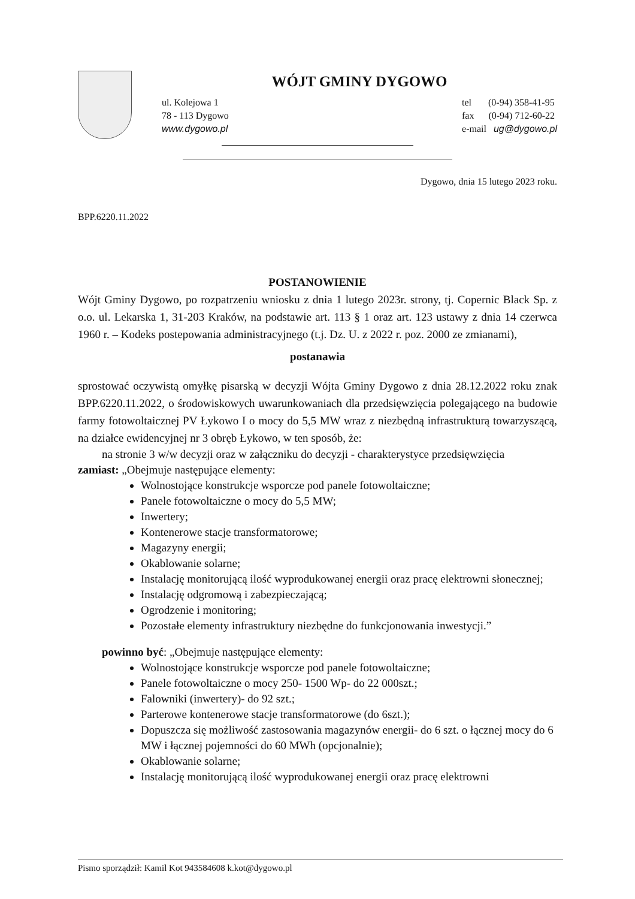WÓJT GMINY DYGOWO
ul. Kolejowa 1
78 - 113 Dygowo
www.dygowo.pl
tel (0-94) 358-41-95
fax (0-94) 712-60-22
e-mail ug@dygowo.pl
Dygowo, dnia 15 lutego 2023 roku.
BPP.6220.11.2022
POSTANOWIENIE
Wójt Gminy Dygowo, po rozpatrzeniu wniosku z dnia 1 lutego 2023r. strony, tj. Copernic Black Sp. z o.o. ul. Lekarska 1, 31-203 Kraków, na podstawie art. 113 § 1 oraz art. 123 ustawy z dnia 14 czerwca 1960 r. – Kodeks postepowania administracyjnego (t.j. Dz. U. z 2022 r. poz. 2000 ze zmianami),
postanawia
sprostować oczywistą omyłkę pisarską w decyzji Wójta Gminy Dygowo z dnia 28.12.2022 roku znak BPP.6220.11.2022, o środowiskowych uwarunkowaniach dla przedsięwzięcia polegającego na budowie farmy fotowoltaicznej PV Łykowo I o mocy do 5,5 MW wraz z niezbędną infrastrukturą towarzyszącą, na działce ewidencyjnej nr 3 obręb Łykowo, w ten sposób, że:
na stronie 3 w/w decyzji oraz w załączniku do decyzji - charakterystyce przedsięwzięcia
zamiast: „Obejmuje następujące elementy:
Wolnostojące konstrukcje wsporcze pod panele fotowoltaiczne;
Panele fotowoltaiczne o mocy do 5,5 MW;
Inwertery;
Kontenerowe stacje transformatorowe;
Magazyny energii;
Okablowanie solarne;
Instalację monitorującą ilość wyprodukowanej energii oraz pracę elektrowni słonecznej;
Instalację odgromową i zabezpieczającą;
Ogrodzenie i monitoring;
Pozostałe elementy infrastruktury niezbędne do funkcjonowania inwestycji.”
powinno być: „Obejmuje następujące elementy:
Wolnostojące konstrukcje wsporcze pod panele fotowoltaiczne;
Panele fotowoltaiczne o mocy 250- 1500 Wp- do 22 000szt.;
Falowniki (inwertery)- do 92 szt.;
Parterowe kontenerowe stacje transformatorowe (do 6szt.);
Dopuszcza się możliwość zastosowania magazynów energii- do 6 szt. o łącznej mocy do 6 MW i łącznej pojemności do 60 MWh (opcjonalnie);
Okablowanie solarne;
Instalację monitorującą ilość wyprodukowanej energii oraz pracę elektrowni
Pismo sporządził: Kamil Kot 943584608 k.kot@dygowo.pl